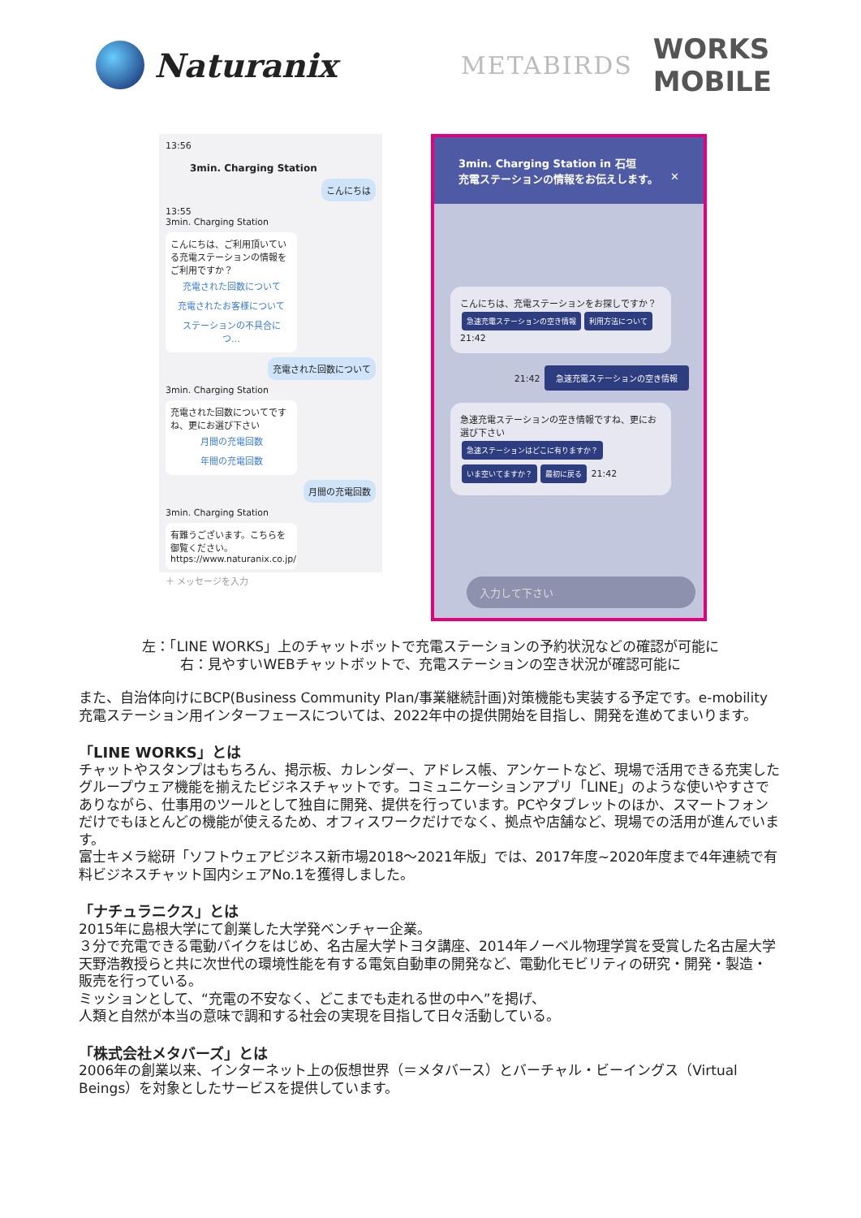Naturanix
METABIRDS
WORKS
MOBILE
13:56
3min. Charging Station
こんにちは
13:55
3min. Charging Station
こんにちは、ご利用頂いている充電ステーションの情報をご利用ですか？
充電された回数について
充電されたお客様について
ステーションの不具合につ…
充電された回数について
3min. Charging Station
充電された回数についてですね、更にお選び下さい
月間の充電回数
年間の充電回数
月間の充電回数
3min. Charging Station
有難うございます。こちらを御覧ください。https://www.naturanix.co.jp/
＋ メッセージを入力
3min. Charging Station in 石垣
充電ステーションの情報をお伝えします。 ✕
こんにちは、充電ステーションをお探しですか？
急速充電ステーションの空き情報 利用方法について 21:42
21:42 急速充電ステーションの空き情報
急速充電ステーションの空き情報ですね、更にお選び下さい
急速ステーションはどこに有りますか？
いま空いてますか？ 最初に戻る 21:42
入力して下さい
左：「LINE WORKS」上のチャットボットで充電ステーションの予約状況などの確認が可能に
右：見やすいWEBチャットボットで、充電ステーションの空き状況が確認可能に
また、自治体向けにBCP(Business Community Plan/事業継続計画)対策機能も実装する予定です。e-mobility充電ステーション用インターフェースについては、2022年中の提供開始を目指し、開発を進めてまいります。
「LINE WORKS」とは
チャットやスタンプはもちろん、掲示板、カレンダー、アドレス帳、アンケートなど、現場で活用できる充実したグループウェア機能を揃えたビジネスチャットです。コミュニケーションアプリ「LINE」のような使いやすさでありながら、仕事用のツールとして独自に開発、提供を行っています。PCやタブレットのほか、スマートフォンだけでもほとんどの機能が使えるため、オフィスワークだけでなく、拠点や店舗など、現場での活用が進んでいます。
富士キメラ総研「ソフトウェアビジネス新市場2018～2021年版」では、2017年度~2020年度まで4年連続で有料ビジネスチャット国内シェアNo.1を獲得しました。
「ナチュラニクス」とは
2015年に島根大学にて創業した大学発ベンチャー企業。
３分で充電できる電動バイクをはじめ、名古屋大学トヨタ講座、2014年ノーベル物理学賞を受賞した名古屋大学天野浩教授らと共に次世代の環境性能を有する電気自動車の開発など、電動化モビリティの研究・開発・製造・販売を行っている。
ミッションとして、“充電の不安なく、どこまでも走れる世の中へ”を掲げ、
人類と自然が本当の意味で調和する社会の実現を目指して日々活動している。
「株式会社メタバーズ」とは
2006年の創業以来、インターネット上の仮想世界（＝メタバース）とバーチャル・ビーイングス（Virtual Beings）を対象としたサービスを提供しています。